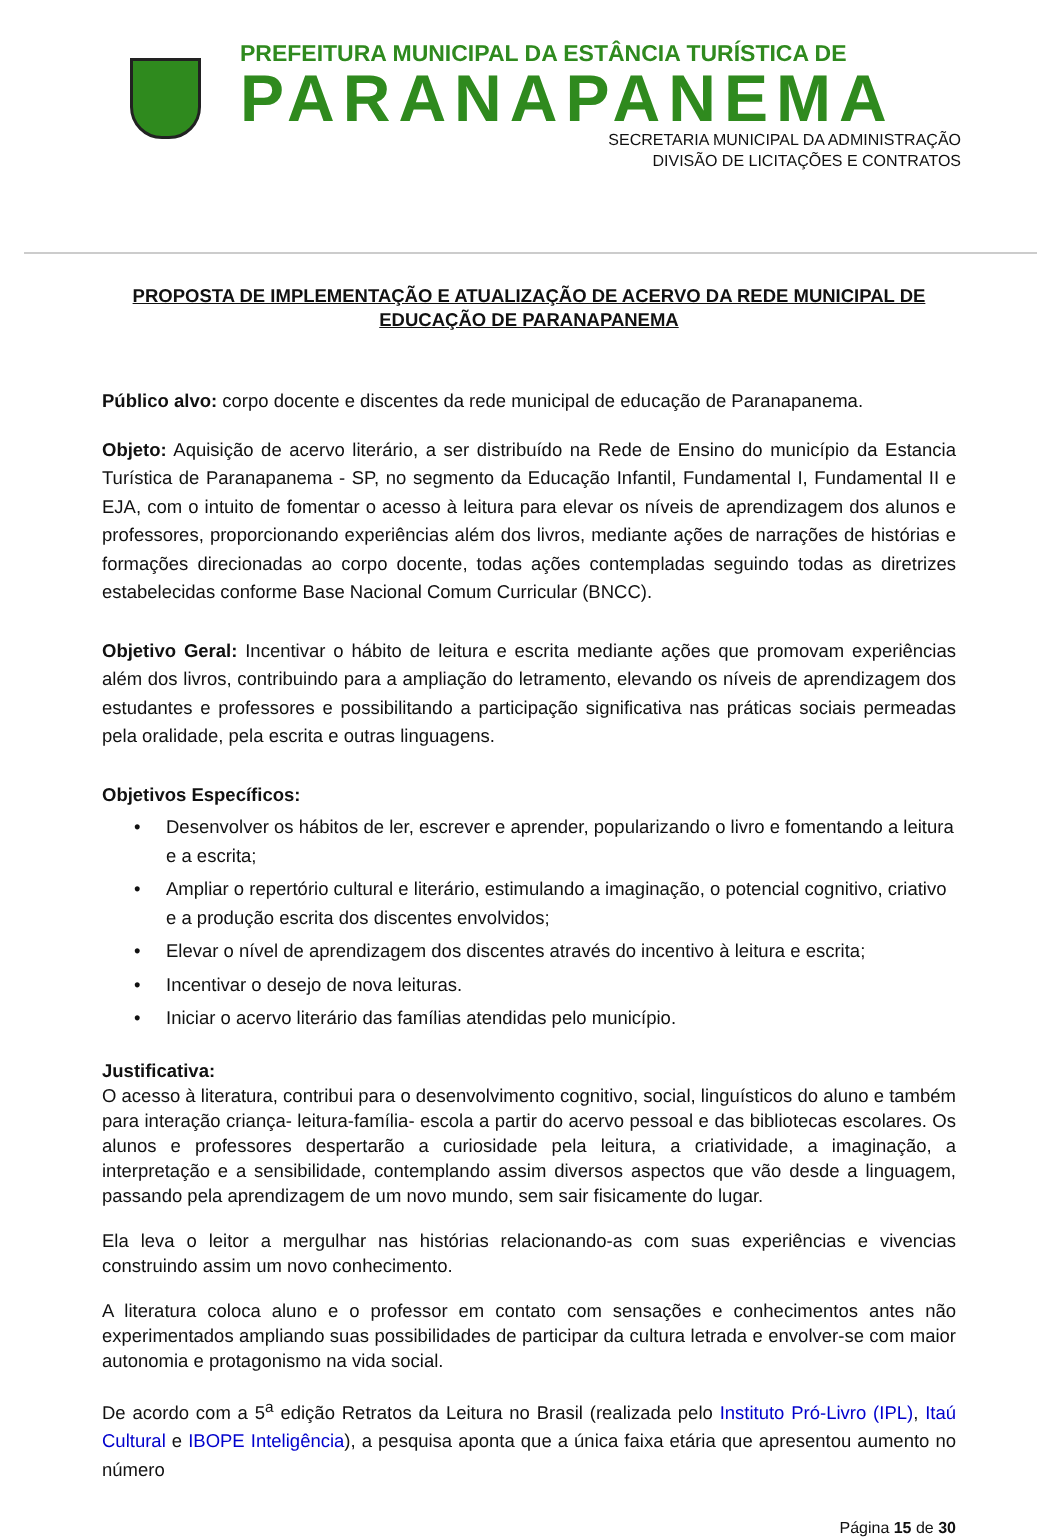PREFEITURA MUNICIPAL DA ESTÂNCIA TURÍSTICA DE
PARANAPANEMA
SECRETARIA MUNICIPAL DA ADMINISTRAÇÃO
DIVISÃO DE LICITAÇÕES E CONTRATOS
PROPOSTA DE IMPLEMENTAÇÃO E ATUALIZAÇÃO DE ACERVO DA REDE MUNICIPAL DE EDUCAÇÃO DE PARANAPANEMA
Público alvo: corpo docente e discentes da rede municipal de educação de Paranapanema.
Objeto: Aquisição de acervo literário, a ser distribuído na Rede de Ensino do município da Estancia Turística de Paranapanema - SP, no segmento da Educação Infantil, Fundamental I, Fundamental II e EJA, com o intuito de fomentar o acesso à leitura para elevar os níveis de aprendizagem dos alunos e professores, proporcionando experiências além dos livros, mediante ações de narrações de histórias e formações direcionadas ao corpo docente, todas ações contempladas seguindo todas as diretrizes estabelecidas conforme Base Nacional Comum Curricular (BNCC).
Objetivo Geral: Incentivar o hábito de leitura e escrita mediante ações que promovam experiências além dos livros, contribuindo para a ampliação do letramento, elevando os níveis de aprendizagem dos estudantes e professores e possibilitando a participação significativa nas práticas sociais permeadas pela oralidade, pela escrita e outras linguagens.
Objetivos Específicos:
• Desenvolver os hábitos de ler, escrever e aprender, popularizando o livro e fomentando a leitura e a escrita;
• Ampliar o repertório cultural e literário, estimulando a imaginação, o potencial cognitivo, criativo e a produção escrita dos discentes envolvidos;
• Elevar o nível de aprendizagem dos discentes através do incentivo à leitura e escrita;
• Incentivar o desejo de nova leituras.
• Iniciar o acervo literário das famílias atendidas pelo município.
Justificativa:
O acesso à literatura, contribui para o desenvolvimento cognitivo, social, linguísticos do aluno e também para interação criança- leitura-família- escola a partir do acervo pessoal e das bibliotecas escolares. Os alunos e professores despertarão a curiosidade pela leitura, a criatividade, a imaginação, a interpretação e a sensibilidade, contemplando assim diversos aspectos que vão desde a linguagem, passando pela aprendizagem de um novo mundo, sem sair fisicamente do lugar.
Ela leva o leitor a mergulhar nas histórias relacionando-as com suas experiências e vivencias construindo assim um novo conhecimento.
A literatura coloca aluno e o professor em contato com sensações e conhecimentos antes não experimentados ampliando suas possibilidades de participar da cultura letrada e envolver-se com maior autonomia e protagonismo na vida social.
De acordo com a 5<sup>a</sup> edição Retratos da Leitura no Brasil (realizada pelo Instituto Pró-Livro (IPL), Itaú Cultural e IBOPE Inteligência), a pesquisa aponta que a única faixa etária que apresentou aumento no número
Página 15 de 30